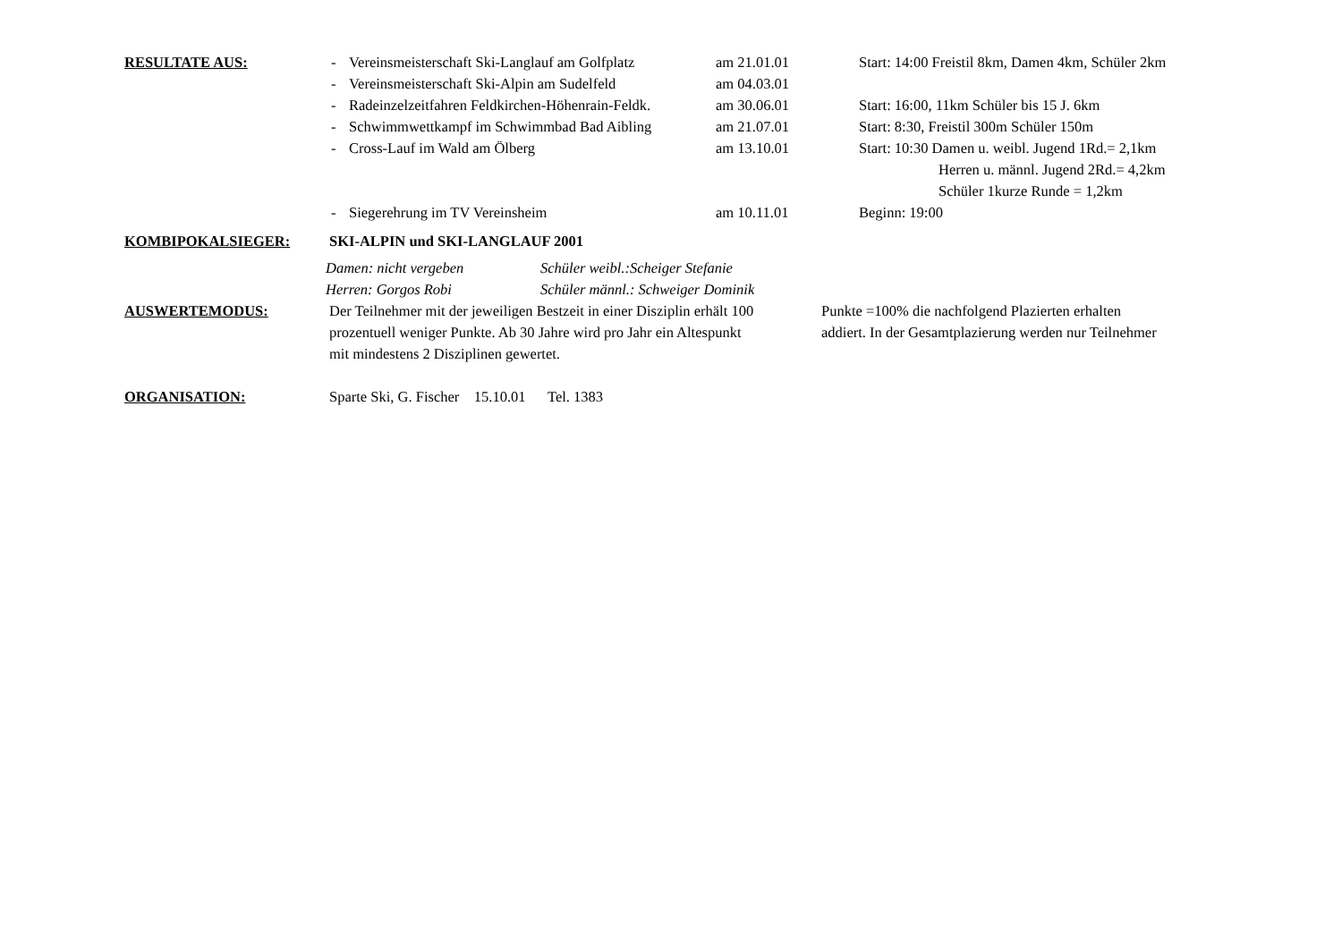RESULTATE AUS: - Vereinsmeisterschaft Ski-Langlauf am Golfplatz
am 21.01.01 Start: 14:00 Freistil 8km, Damen 4km, Schüler 2km
- Vereinsmeisterschaft Ski-Alpin am Sudelfeld
am 04.03.01
- Radeinzelzeitfahren Feldkirchen-Höhenrain-Feldk.
am 30.06.01 Start: 16:00, 11km Schüler bis 15 J. 6km
- Schwimmwettkampf im Schwimmbad Bad Aibling
am 21.07.01 Start: 8:30, Freistil 300m Schüler 150m
- Cross-Lauf im Wald am Ölberg am 13.10.01 Start: 10:30 Damen u. weibl. Jugend 1Rd.= 2,1km
Herren u. männl. Jugend 2Rd.= 4,2km
Schüler 1kurze Runde = 1,2km
- Siegerehrung im TV Vereinsheim am 10.11.01 Beginn: 19:00
KOMBIPOKALSIEGER: SKI-ALPIN und SKI-LANGLAUF 2001
Damen: nicht vergeben Schüler weibl.:Scheiger Stefanie
Herren: Gorgos Robi Schüler männl.: Schweiger Dominik
AUSWERTEMODUS: Der Teilnehmer mit der jeweiligen Bestzeit in einer Disziplin erhält 100
Punkte =100% die nachfolgend Plazierten erhalten
prozentuell weniger Punkte. Ab 30 Jahre wird pro Jahr ein Altespunkt
addiert. In der Gesamtplazierung werden nur Teilnehmer
mit mindestens 2 Disziplinen gewertet.
ORGANISATION: Sparte Ski, G. Fischer 15.10.01 Tel. 1383